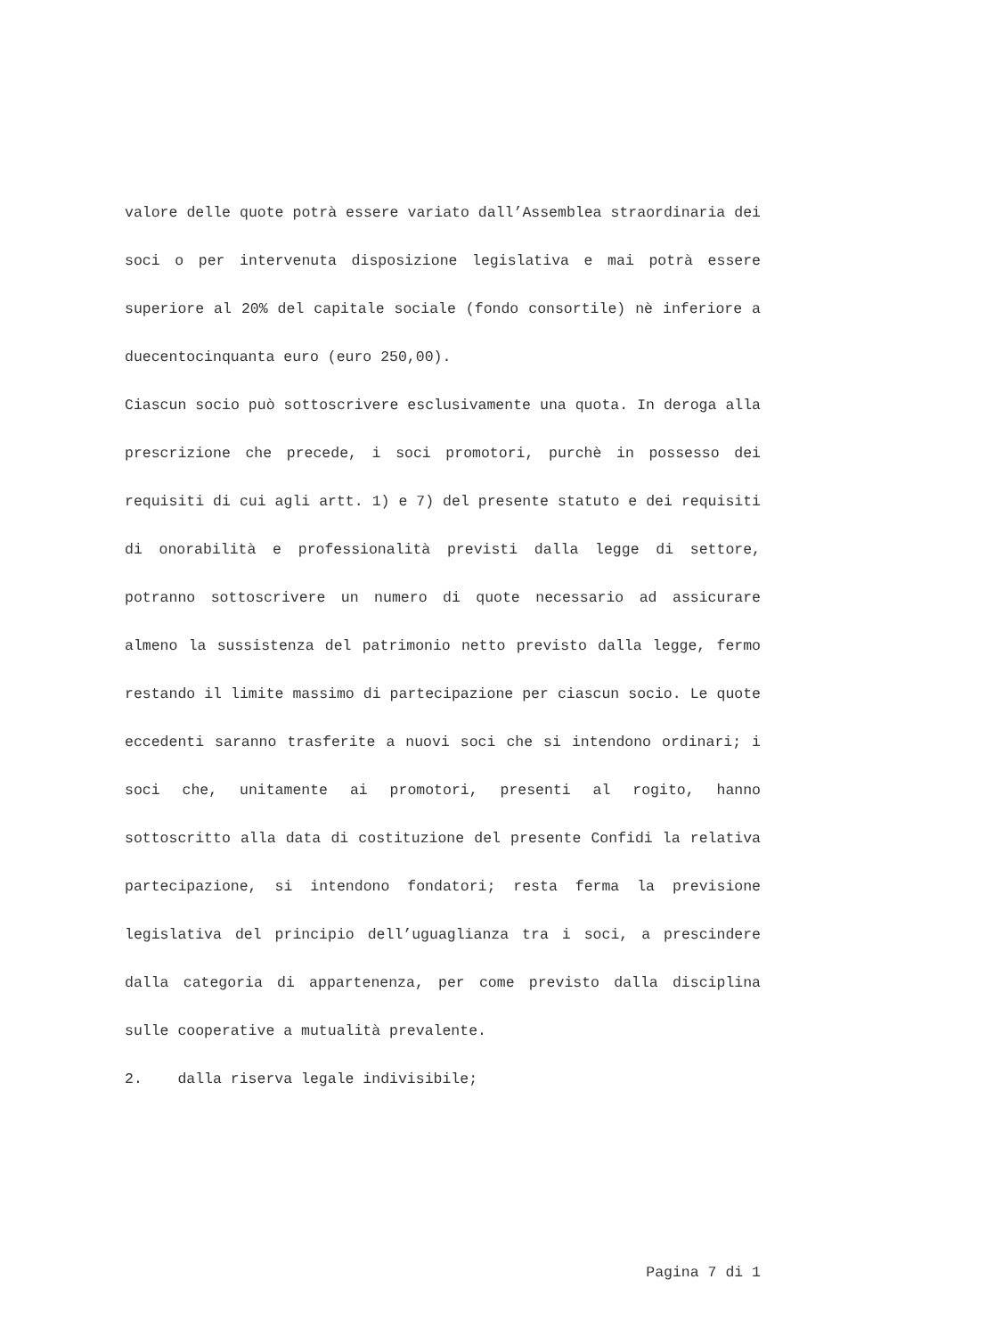valore delle quote potrà essere variato dall’Assemblea straordinaria dei soci o per intervenuta disposizione legislativa e mai potrà essere superiore al 20% del capitale sociale (fondo consortile) nè inferiore a duecentocinquanta euro (euro 250,00).
Ciascun socio può sottoscrivere esclusivamente una quota. In deroga alla prescrizione che precede, i soci promotori, purchè in possesso dei requisiti di cui agli artt. 1) e 7) del presente statuto e dei requisiti di onorabilità e professionalità previsti dalla legge di settore, potranno sottoscrivere un numero di quote necessario ad assicurare almeno la sussistenza del patrimonio netto previsto dalla legge, fermo restando il limite massimo di partecipazione per ciascun socio. Le quote eccedenti saranno trasferite a nuovi soci che si intendono ordinari; i soci che, unitamente ai promotori, presenti al rogito, hanno sottoscritto alla data di costituzione del presente Confidi la relativa partecipazione, si intendono fondatori; resta ferma la previsione legislativa del principio dell’uguaglianza tra i soci, a prescindere dalla categoria di appartenenza, per come previsto dalla disciplina sulle cooperative a mutualità prevalente.
2. dalla riserva legale indivisibile;
Pagina 7 di 1